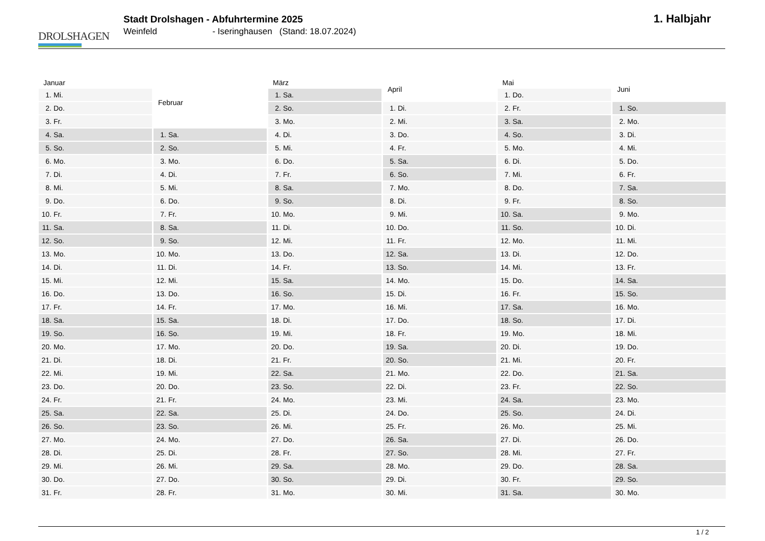DROLSHAGEN
Stadt Drolshagen - Abfuhrtermine 2025
Weinfeld - Iseringhausen (Stand: 18.07.2024)
1. Halbjahr
| Januar | |
| --- | --- |
| 1. | Mi. |
| 2. | Do. |
| 3. | Fr. |
| 4. | Sa. |
| 5. | So. |
| 6. | Mo. |
| 7. | Di. |
| 8. | Mi. |
| 9. | Do. |
| 10. | Fr. |
| 11. | Sa. |
| 12. | So. |
| 13. | Mo. |
| 14. | Di. |
| 15. | Mi. |
| 16. | Do. |
| 17. | Fr. |
| 18. | Sa. |
| 19. | So. |
| 20. | Mo. |
| 21. | Di. |
| 22. | Mi. |
| 23. | Do. |
| 24. | Fr. |
| 25. | Sa. |
| 26. | So. |
| 27. | Mo. |
| 28. | Di. |
| 29. | Mi. |
| 30. | Do. |
| 31. | Fr. |
| Februar | |
| --- | --- |
| 1. | Sa. |
| 2. | So. |
| 3. | Mo. |
| 4. | Di. |
| 5. | Mi. |
| 6. | Do. |
| 7. | Fr. |
| 8. | Sa. |
| 9. | So. |
| 10. | Mo. |
| 11. | Di. |
| 12. | Mi. |
| 13. | Do. |
| 14. | Fr. |
| 15. | Sa. |
| 16. | So. |
| 17. | Mo. |
| 18. | Di. |
| 19. | Mi. |
| 20. | Do. |
| 21. | Fr. |
| 22. | Sa. |
| 23. | So. |
| 24. | Mo. |
| 25. | Di. |
| 26. | Mi. |
| 27. | Do. |
| 28. | Fr. |
| März | |
| --- | --- |
| 1. | Sa. |
| 2. | So. |
| 3. | Mo. |
| 4. | Di. |
| 5. | Mi. |
| 6. | Do. |
| 7. | Fr. |
| 8. | Sa. |
| 9. | So. |
| 10. | Mo. |
| 11. | Di. |
| 12. | Mi. |
| 13. | Do. |
| 14. | Fr. |
| 15. | Sa. |
| 16. | So. |
| 17. | Mo. |
| 18. | Di. |
| 19. | Mi. |
| 20. | Do. |
| 21. | Fr. |
| 22. | Sa. |
| 23. | So. |
| 24. | Mo. |
| 25. | Di. |
| 26. | Mi. |
| 27. | Do. |
| 28. | Fr. |
| 29. | Sa. |
| 30. | So. |
| 31. | Mo. |
| April | |
| --- | --- |
| 1. | Di. |
| 2. | Mi. |
| 3. | Do. |
| 4. | Fr. |
| 5. | Sa. |
| 6. | So. |
| 7. | Mo. |
| 8. | Di. |
| 9. | Mi. |
| 10. | Do. |
| 11. | Fr. |
| 12. | Sa. |
| 13. | So. |
| 14. | Mo. |
| 15. | Di. |
| 16. | Mi. |
| 17. | Do. |
| 18. | Fr. |
| 19. | Sa. |
| 20. | So. |
| 21. | Mo. |
| 22. | Di. |
| 23. | Mi. |
| 24. | Do. |
| 25. | Fr. |
| 26. | Sa. |
| 27. | So. |
| 28. | Mo. |
| 29. | Di. |
| 30. | Mi. |
| Mai | |
| --- | --- |
| 1. | Do. |
| 2. | Fr. |
| 3. | Sa. |
| 4. | So. |
| 5. | Mo. |
| 6. | Di. |
| 7. | Mi. |
| 8. | Do. |
| 9. | Fr. |
| 10. | Sa. |
| 11. | So. |
| 12. | Mo. |
| 13. | Di. |
| 14. | Mi. |
| 15. | Do. |
| 16. | Fr. |
| 17. | Sa. |
| 18. | So. |
| 19. | Mo. |
| 20. | Di. |
| 21. | Mi. |
| 22. | Do. |
| 23. | Fr. |
| 24. | Sa. |
| 25. | So. |
| 26. | Mo. |
| 27. | Di. |
| 28. | Mi. |
| 29. | Do. |
| 30. | Fr. |
| 31. | Sa. |
| Juni | |
| --- | --- |
| 1. | So. |
| 2. | Mo. |
| 3. | Di. |
| 4. | Mi. |
| 5. | Do. |
| 6. | Fr. |
| 7. | Sa. |
| 8. | So. |
| 9. | Mo. |
| 10. | Di. |
| 11. | Mi. |
| 12. | Do. |
| 13. | Fr. |
| 14. | Sa. |
| 15. | So. |
| 16. | Mo. |
| 17. | Di. |
| 18. | Mi. |
| 19. | Do. |
| 20. | Fr. |
| 21. | Sa. |
| 22. | So. |
| 23. | Mo. |
| 24. | Di. |
| 25. | Mi. |
| 26. | Do. |
| 27. | Fr. |
| 28. | Sa. |
| 29. | So. |
| 30. | Mo. |
1 / 2